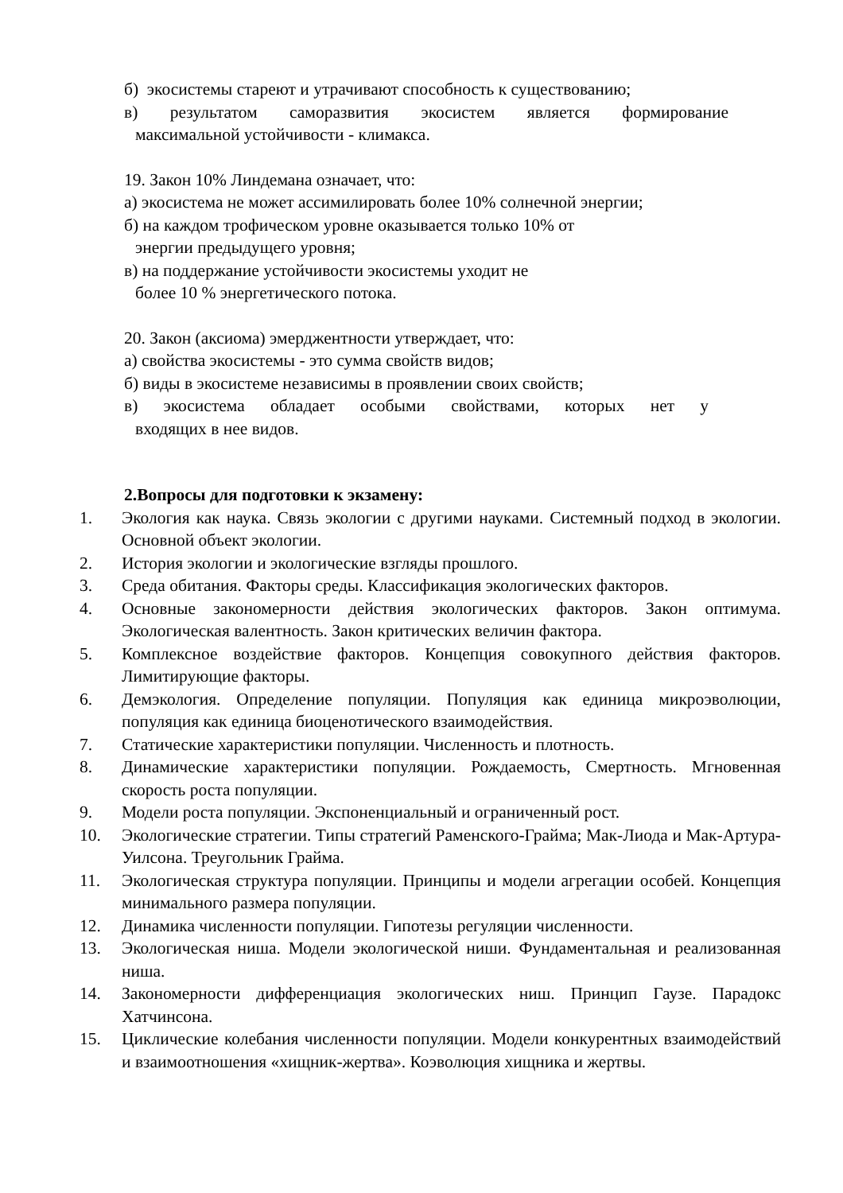б) экосистемы стареют и утрачивают способность к существованию;
в) результатом саморазвития экосистем является формирование
максимальной устойчивости - климакса.
19. Закон 10% Линдемана означает, что:
а) экосистема не может ассимилировать более 10% солнечной энергии;
б) на каждом трофическом уровне оказывается только 10% от
энергии предыдущего уровня;
в) на поддержание устойчивости экосистемы уходит не
более 10 % энергетического потока.
20. Закон (аксиома) эмерджентности утверждает, что:
а) свойства экосистемы - это сумма свойств видов;
б) виды в экосистеме независимы в проявлении своих свойств;
в) экосистема обладает особыми свойствами, которых нет у
входящих в нее видов.
2.Вопросы для подготовки к экзамену:
1. Экология как наука. Связь экологии с другими науками. Системный подход в экологии. Основной объект экологии.
2. История экологии и экологические взгляды прошлого.
3. Среда обитания. Факторы среды. Классификация экологических факторов.
4. Основные закономерности действия экологических факторов. Закон оптимума. Экологическая валентность. Закон критических величин фактора.
5. Комплексное воздействие факторов. Концепция совокупного действия факторов. Лимитирующие факторы.
6. Демэкология. Определение популяции. Популяция как единица микроэволюции, популяция как единица биоценотического взаимодействия.
7. Статические характеристики популяции. Численность и плотность.
8. Динамические характеристики популяции. Рождаемость, Смертность. Мгновенная скорость роста популяции.
9. Модели роста популяции. Экспоненциальный и ограниченный рост.
10. Экологические стратегии. Типы стратегий Раменского-Грайма; Мак-Лиода и Мак-Артура-Уилсона. Треугольник Грайма.
11. Экологическая структура популяции. Принципы и модели агрегации особей. Концепция минимального размера популяции.
12. Динамика численности популяции. Гипотезы регуляции численности.
13. Экологическая ниша. Модели экологической ниши. Фундаментальная и реализованная ниша.
14. Закономерности дифференциация экологических ниш. Принцип Гаузе. Парадокс Хатчинсона.
15. Циклические колебания численности популяции. Модели конкурентных взаимодействий и взаимоотношения «хищник-жертва». Коэволюция хищника и жертвы.